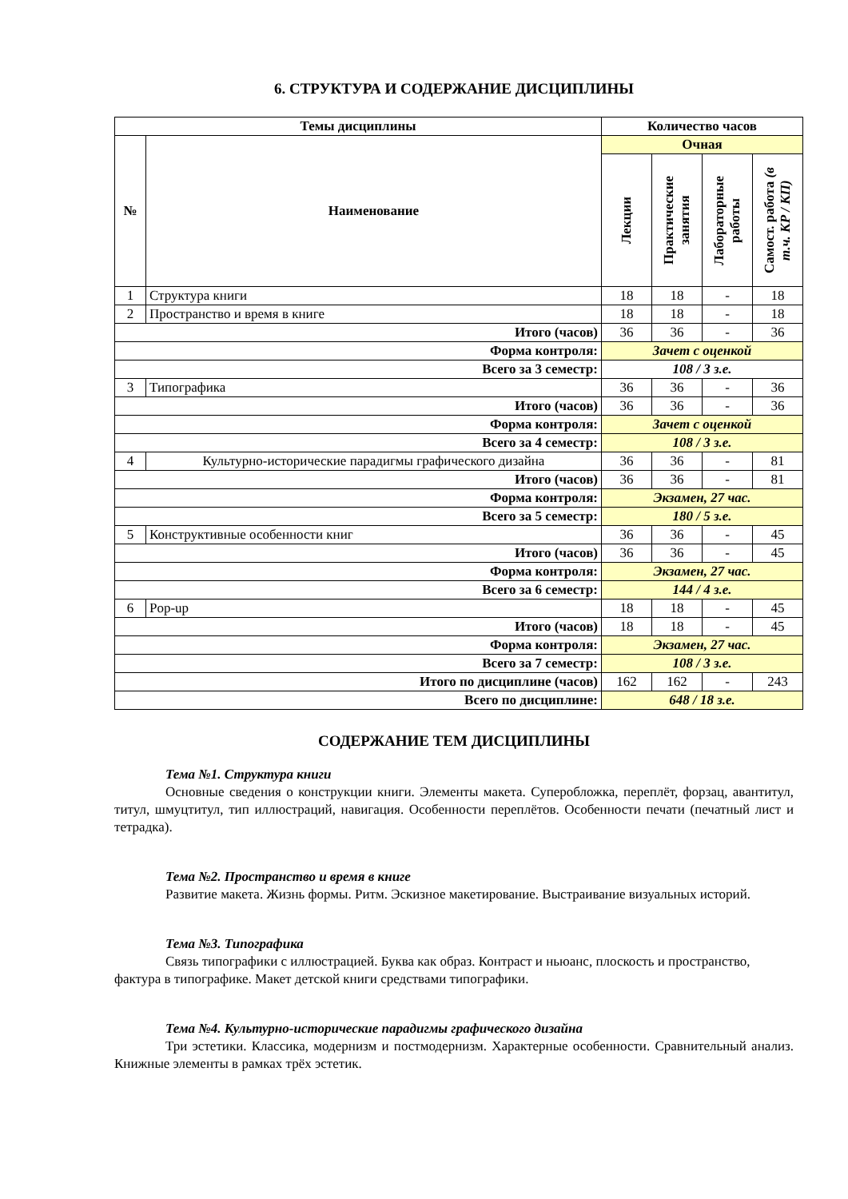6. СТРУКТУРА И СОДЕРЖАНИЕ ДИСЦИПЛИНЫ
| Темы дисциплины | | Количество часов | | | |
| --- | --- | --- | --- | --- | --- |
| № | Наименование | Очная | | | |
| | | Лекции | Практические занятия | Лабораторные работы | Самост. работа (в т.ч. КР / КП) |
| 1 | Структура книги | 18 | 18 | - | 18 |
| 2 | Пространство и время в книге | 18 | 18 | - | 18 |
| Итого (часов) | | 36 | 36 | - | 36 |
| Форма контроля: | | Зачет с оценкой | | | |
| Всего за 3 семестр: | | 108 / 3 з.е. | | | |
| 3 | Типографика | 36 | 36 | - | 36 |
| Итого (часов) | | 36 | 36 | - | 36 |
| Форма контроля: | | Зачет с оценкой | | | |
| Всего за 4 семестр: | | 108 / 3 з.е. | | | |
| 4 | Культурно-исторические парадигмы графического дизайна | 36 | 36 | - | 81 |
| Итого (часов) | | 36 | 36 | - | 81 |
| Форма контроля: | | Экзамен, 27 час. | | | |
| Всего за 5 семестр: | | 180 / 5 з.е. | | | |
| 5 | Конструктивные особенности книг | 36 | 36 | - | 45 |
| Итого (часов) | | 36 | 36 | - | 45 |
| Форма контроля: | | Экзамен, 27 час. | | | |
| Всего за 6 семестр: | | 144 / 4 з.е. | | | |
| 6 | Pop-up | 18 | 18 | - | 45 |
| Итого (часов) | | 18 | 18 | - | 45 |
| Форма контроля: | | Экзамен, 27 час. | | | |
| Всего за 7 семестр: | | 108 / 3 з.е. | | | |
| Итого по дисциплине (часов) | | 162 | 162 | - | 243 |
| Всего по дисциплине: | | 648 / 18 з.е. | | | |
СОДЕРЖАНИЕ ТЕМ ДИСЦИПЛИНЫ
Тема №1. Структура книги
Основные сведения о конструкции книги. Элементы макета. Суперобложка, переплёт, форзац, авантитул, титул, шмуцтитул, тип иллюстраций, навигация. Особенности переплётов. Особенности печати (печатный лист и тетрадка).
Тема №2. Пространство и время в книге
Развитие макета. Жизнь формы. Ритм. Эскизное макетирование. Выстраивание визуальных историй.
Тема №3. Типографика
Связь типографики с иллюстрацией. Буква как образ. Контраст и ньюанс, плоскость и пространство, фактура в типографике. Макет детской книги средствами типографики.
Тема №4. Культурно-исторические парадигмы графического дизайна
Три эстетики. Классика, модернизм и постмодернизм. Характерные особенности. Сравнительный анализ. Книжные элементы в рамках трёх эстетик.